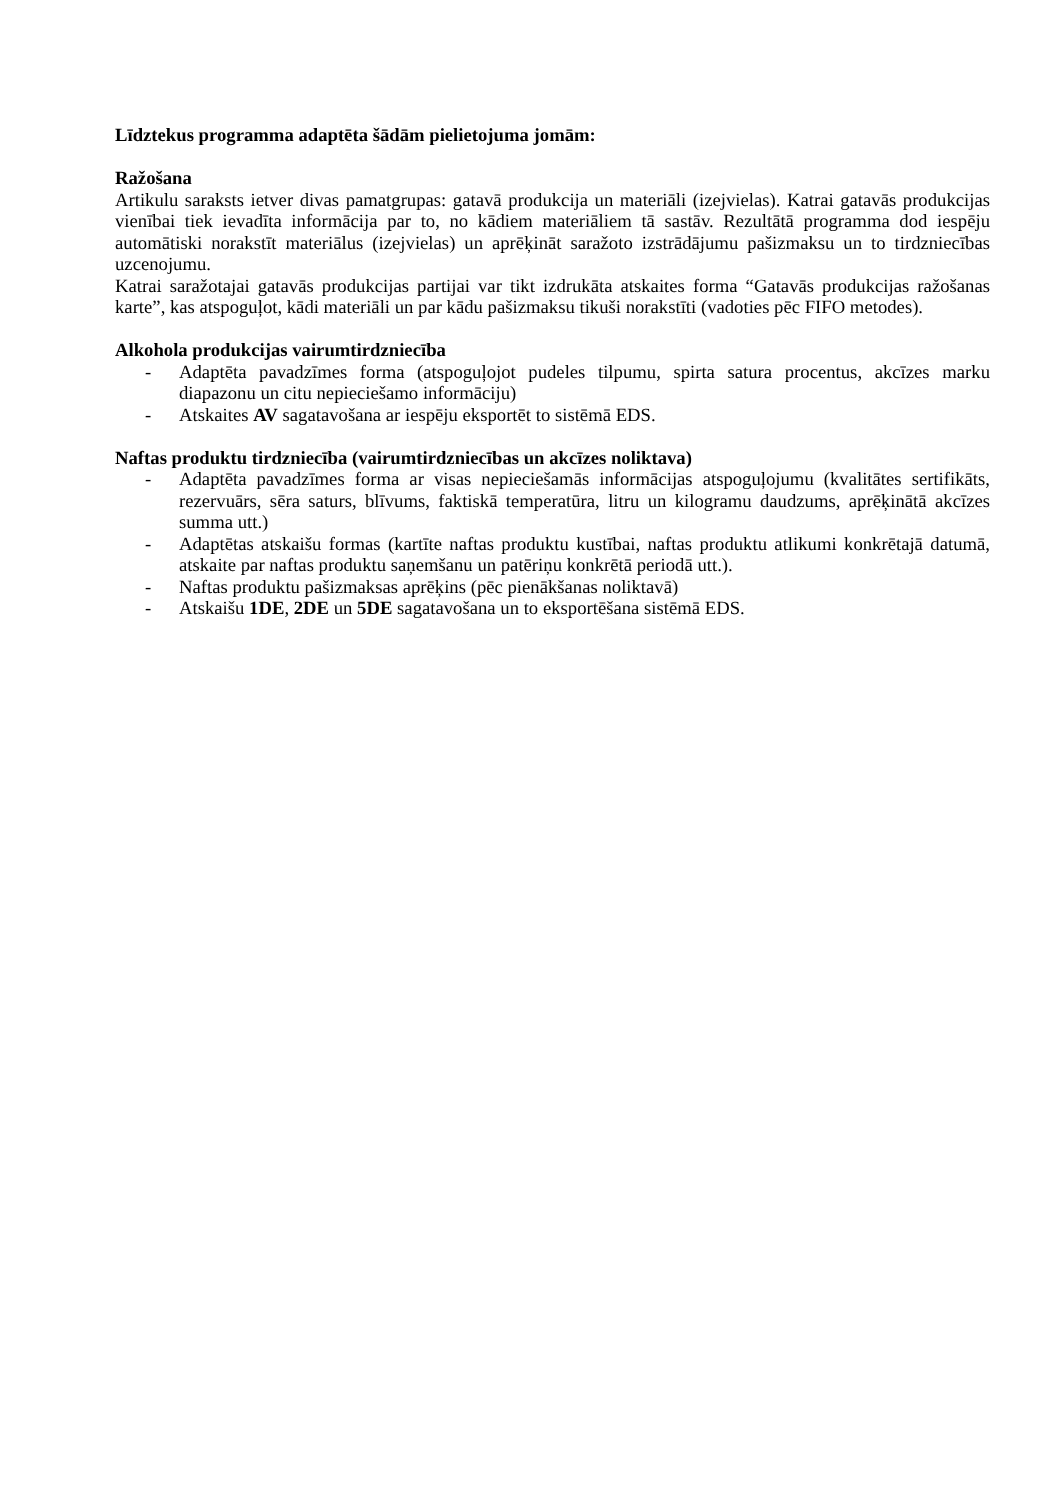Līdztekus programma adaptēta šādām pielietojuma jomām:
Ražošana
Artikulu saraksts ietver divas pamatgrupas: gatavā produkcija un materiāli (izejvielas). Katrai gatavās produkcijas vienībai tiek ievadīta informācija par to, no kādiem materiāliem tā sastāv. Rezultātā programma dod iespēju automātiski norakstīt materiālus (izejvielas) un aprēķināt saražoto izstrādājumu pašizmaksu un to tirdzniecības uzcenojumu.
Katrai saražotajai gatavās produkcijas partijai var tikt izdrukāta atskaites forma “Gatavās produkcijas ražošanas karte”, kas atspoguļot, kādi materiāli un par kādu pašizmaksu tikuši norakstīti (vadoties pēc FIFO metodes).
Alkohola produkcijas vairumtirdzniecība
- Adaptēta pavadzīmes forma (atspoguļojot pudeles tilpumu, spirta satura procentus, akcīzes marku diapazonu un citu nepieciešamo informāciju)
- Atskaites AV sagatavošana ar iespēju eksportēt to sistēmā EDS.
Naftas produktu tirdzniecība (vairumtirdzniecības un akcīzes noliktava)
- Adaptēta pavadzīmes forma ar visas nepieciešamās informācijas atspoguļojumu (kvalitātes sertifikāts, rezervuārs, sēra saturs, blīvums, faktiskā temperatūra, litru un kilogramu daudzums, aprēķinātā akcīzes summa utt.)
- Adaptētas atskaišu formas (kartīte naftas produktu kustībai, naftas produktu atlikumi konkrētajā datumā, atskaite par naftas produktu saņemšanu un patēriņu konkrētā periodā utt.).
- Naftas produktu pašizmaksas aprēķins (pēc pienākšanas noliktavā)
- Atskaišu 1DE, 2DE un 5DE sagatavošana un to eksportēšana sistēmā EDS.